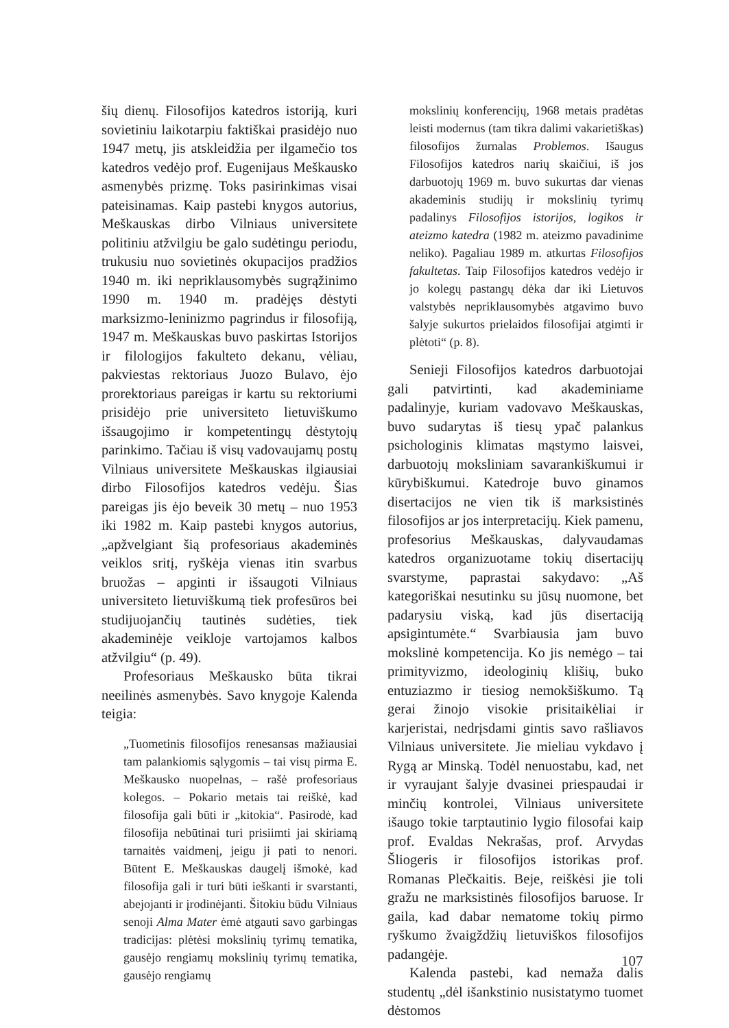šių dienų. Filosofijos katedros istoriją, kuri sovietiniu laikotarpiu faktiškai prasidėjo nuo 1947 metų, jis atskleidžia per ilgamečio tos katedros vedėjo prof. Eugenijaus Meškausko asmenybės prizmę. Toks pasirinkimas visai pateisinamas. Kaip pastebi knygos autorius, Meškauskas dirbo Vilniaus universitete politiniu atžvilgiu be galo sudėtingu periodu, trukusiu nuo sovietinės okupacijos pradžios 1940 m. iki nepriklausomybės sugrąžinimo 1990 m. 1940 m. pradėjęs dėstyti marksizmo-leninizmo pagrindus ir filosofiją, 1947 m. Meškauskas buvo paskirtas Istorijos ir filologijos fakulteto dekanu, vėliau, pakviestas rektoriaus Juozo Bulavo, ėjo prorektoriaus pareigas ir kartu su rektoriumi prisidėjo prie universiteto lietuviškumo išsaugojimo ir kompetentingų dėstytojų parinkimo. Tačiau iš visų vadovaujamų postų Vilniaus universitete Meškauskas ilgiausiai dirbo Filosofijos katedros vedėju. Šias pareigas jis ėjo beveik 30 metų – nuo 1953 iki 1982 m. Kaip pastebi knygos autorius, „apžvelgiant šią profesoriaus akademinės veiklos sritį, ryškėja vienas itin svarbus bruožas – apginti ir išsaugoti Vilniaus universiteto lietuviškumą tiek profesūros bei studijuojančių tautinės sudėties, tiek akademinėje veikloje vartojamos kalbos atžvilgiu“ (p. 49).
Profesoriaus Meškausko būta tikrai neeilinės asmenybės. Savo knygoje Kalenda teigia:
„Tuometinis filosofijos renesansas mažiausiai tam palankiomis sąlygomis – tai visų pirma E. Meškausko nuopelnas, – rašė profesoriaus kolegos. – Pokario metais tai reiškė, kad filosofija gali būti ir „kitokia“. Pasirodė, kad filosofija nebūtinai turi prisiimti jai skiriamą tarnaitės vaidmenį, jeigu ji pati to nenori. Būtent E. Meškauskas daugelį išmokė, kad filosofija gali ir turi būti ieškanti ir svarstanti, abejojanti ir įrodinėjanti. Šitokiu būdu Vilniaus senoji Alma Mater ėmė atgauti savo garbingas tradicijas: plėtėsi mokslinių tyrimų tematika, gausėjo rengiamų mokslinių tyrimų tematika, gausėjo rengiamų
mokslinių konferencijų, 1968 metais pradėtas leisti modernus (tam tikra dalimi vakarietiškas) filosofijos žurnalas Problemos. Išaugus Filosofijos katedros narių skaičiui, iš jos darbuotojų 1969 m. buvo sukurtas dar vienas akademinis studijų ir mokslinių tyrimų padalinys Filosofijos istorijos, logikos ir ateizmo katedra (1982 m. ateizmo pavadinime neliko). Pagaliau 1989 m. atkurtas Filosofijos fakultetas. Taip Filosofijos katedros vedėjo ir jo kolegų pastangų dėka dar iki Lietuvos valstybės nepriklausomybės atgavimo buvo šalyje sukurtos prielaidos filosofijai atgimti ir plėtoti“ (p. 8).
Senieji Filosofijos katedros darbuotojai gali patvirtinti, kad akademiniame padalinyje, kuriam vadovavo Meškauskas, buvo sudarytas iš tiesų ypač palankus psichologinis klimatas mąstymo laisvei, darbuotojų moksliniam savarankiškumui ir kūrybiškumui. Katedroje buvo ginamos disertacijos ne vien tik iš marksistinės filosofijos ar jos interpretacijų. Kiek pamenu, profesorius Meškauskas, dalyvaudamas katedros organizuotame tokių disertacijų svarstyme, paprastai sakydavo: „Aš kategoriškai nesutinku su jūsų nuomone, bet padarysiu viską, kad jūs disertaciją apsigintumėte.“ Svarbiausia jam buvo mokslinė kompetencija. Ko jis nemėgo – tai primityvizmo, ideologinių klišių, buko entuziazmo ir tiesiog nemokšiškumo. Tą gerai žinojo visokie prisitaikėliai ir karjeristai, nedrįsdami gintis savo rašliavos Vilniaus universitete. Jie mieliau vykdavo į Rygą ar Minską. Todėl nenuostabu, kad, net ir vyraujant šalyje dvasinei priespaudai ir minčių kontrolei, Vilniaus universitete išaugo tokie tarptautinio lygio filosofai kaip prof. Evaldas Nekrašas, prof. Arvydas Šliogeris ir filosofijos istorikas prof. Romanas Plečkaitis. Beje, reiškėsi jie toli gražu ne marksistinės filosofijos baruose. Ir gaila, kad dabar nematome tokių pirmo ryškumo žvaigždžių lietuviškos filosofijos padangėje.
Kalenda pastebi, kad nemaža dalis studentų „dėl išankstinio nusistatymo tuomet dėstomos
107